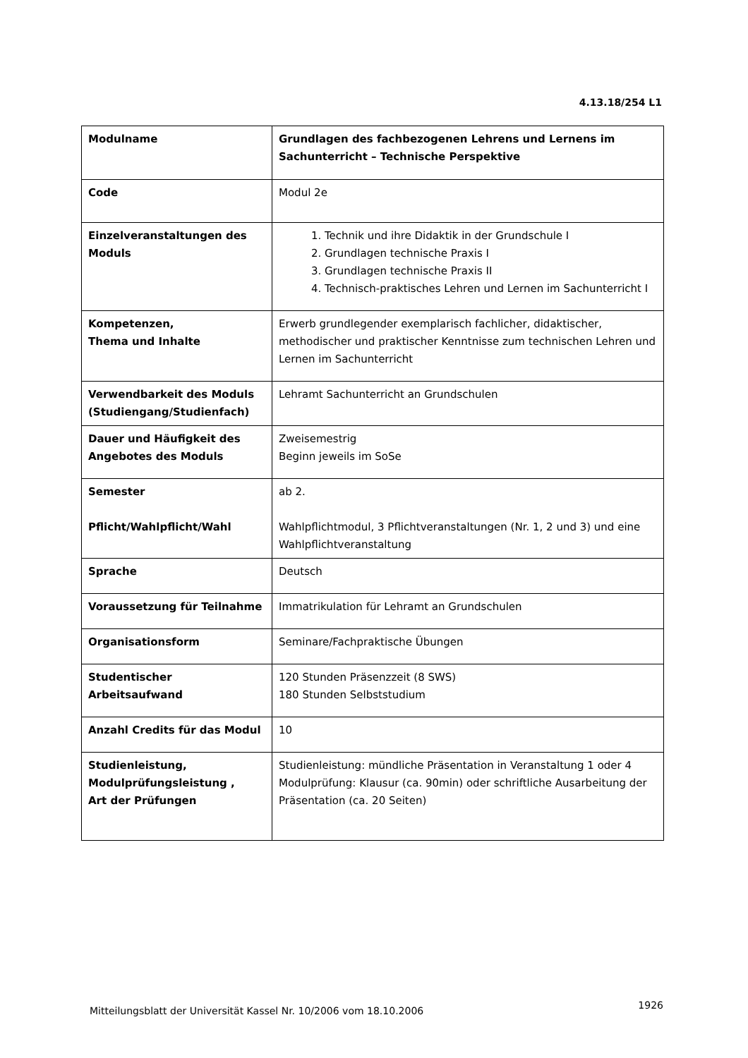4.13.18/254 L1
| Modulname | Grundlagen des fachbezogenen Lehrens und Lernens im Sachunterricht – Technische Perspektive |
| Code | Modul 2e |
| Einzelveranstaltungen des Moduls | 1. Technik und ihre Didaktik in der Grundschule I 2. Grundlagen technische Praxis I 3. Grundlagen technische Praxis II 4. Technisch-praktisches Lehren und Lernen im Sachunterricht I |
| Kompetenzen, Thema und Inhalte | Erwerb grundlegender exemplarisch fachlicher, didaktischer, methodischer und praktischer Kenntnisse zum technischen Lehren und Lernen im Sachunterricht |
| Verwendbarkeit des Moduls (Studiengang/Studienfach) | Lehramt Sachunterricht an Grundschulen |
| Dauer und Häufigkeit des Angebotes des Moduls | Zweisemestrig Beginn jeweils im SoSe |
| Semester Pflicht/Wahlpflicht/Wahl | ab 2. Wahlpflichtmodul, 3 Pflichtveranstaltungen (Nr. 1, 2 und 3) und eine Wahlpflichtveranstaltung |
| Sprache | Deutsch |
| Voraussetzung für Teilnahme | Immatrikulation für Lehramt an Grundschulen |
| Organisationsform | Seminare/Fachpraktische Übungen |
| Studentischer Arbeitsaufwand | 120 Stunden Präsenzzeit (8 SWS) 180 Stunden Selbststudium |
| Anzahl Credits für das Modul | 10 |
| Studienleistung, Modulprüfungsleistung , Art der Prüfungen | Studienleistung: mündliche Präsentation in Veranstaltung 1 oder 4 Modulprüfung: Klausur (ca. 90min) oder schriftliche Ausarbeitung der Präsentation (ca. 20 Seiten) |
Mitteilungsblatt der Universität Kassel Nr. 10/2006 vom 18.10.2006
1926